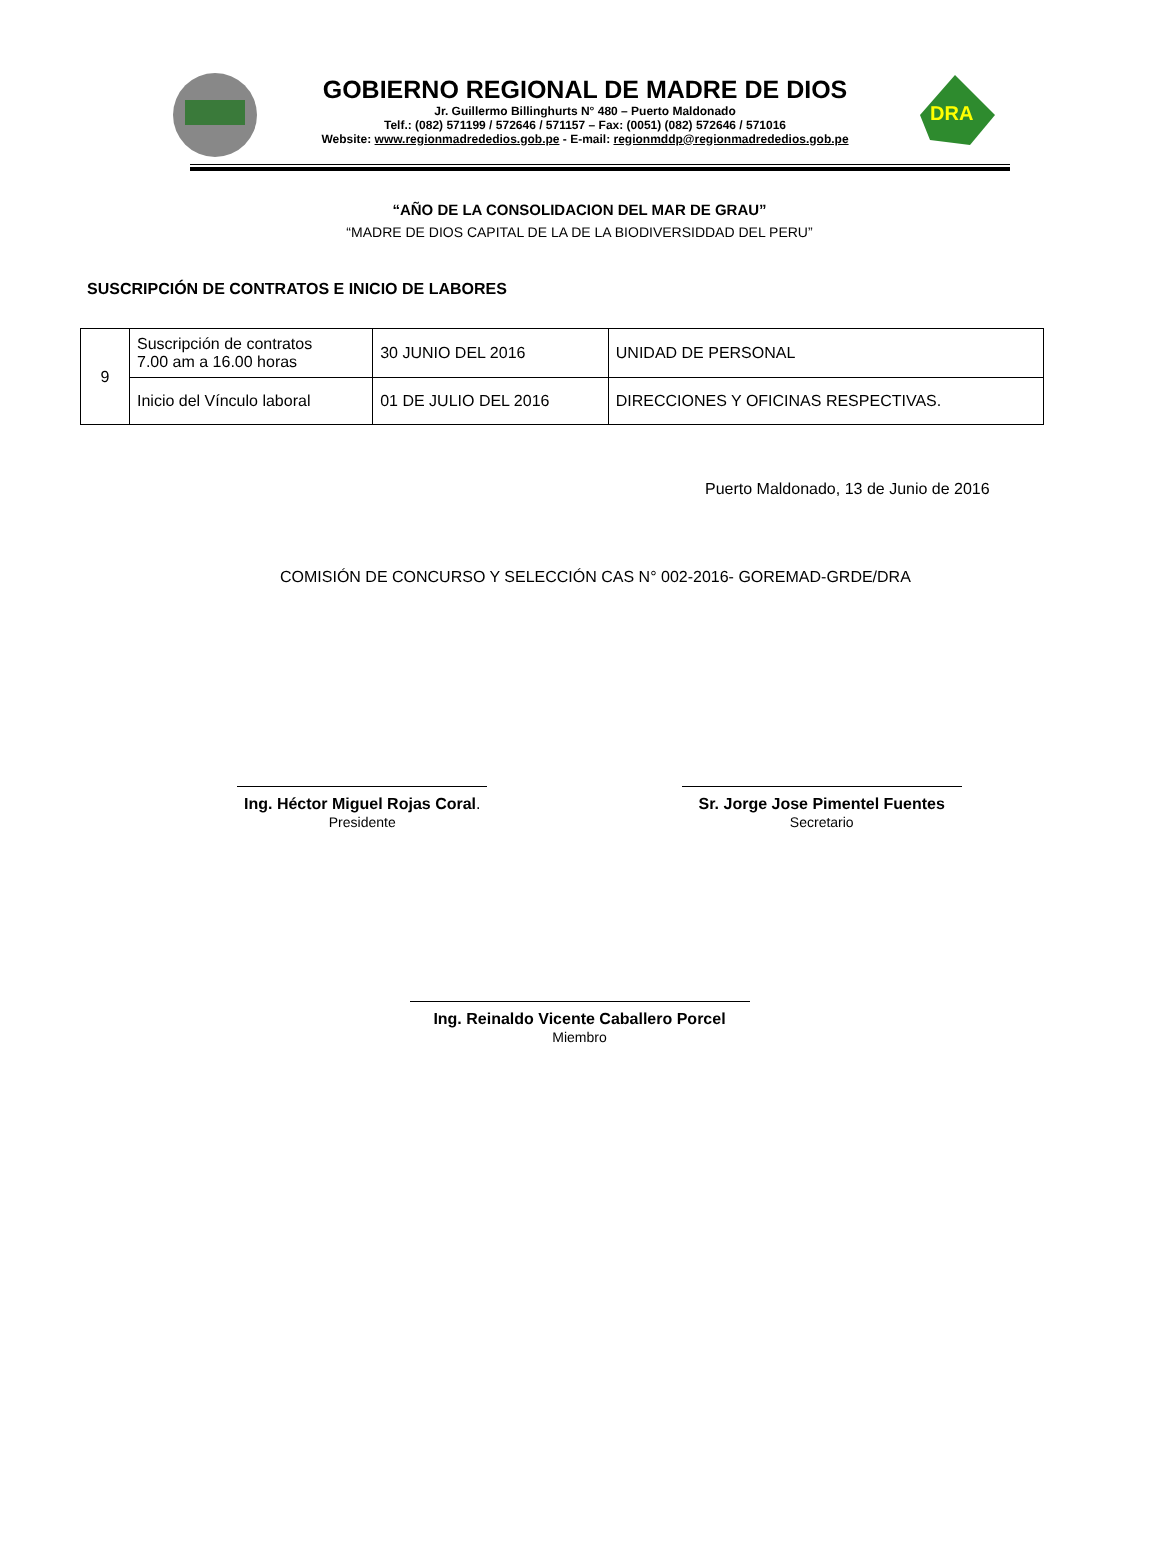GOBIERNO REGIONAL DE MADRE DE DIOS
Jr. Guillermo Billinghurts N° 480 – Puerto Maldonado
Telf.: (082) 571199 / 572646 / 571157 – Fax: (0051) (082) 572646 / 571016
Website: www.regionmadrededios.gob.pe - E-mail: regionmddp@regionmadrededios.gob.pe
DRA
“AÑO DE LA CONSOLIDACION DEL MAR DE GRAU”
“MADRE DE DIOS CAPITAL DE LA DE LA BIODIVERSIDDAD DEL PERU”
SUSCRIPCIÓN DE CONTRATOS E INICIO DE LABORES
| 9 | Suscripción de contratos 7.00 am a 16.00 horas | 30 JUNIO DEL 2016 | UNIDAD DE PERSONAL |
| | Inicio del Vínculo laboral | 01 DE JULIO DEL 2016 | DIRECCIONES Y OFICINAS RESPECTIVAS. |
Puerto Maldonado, 13 de Junio de 2016
COMISIÓN DE CONCURSO Y SELECCIÓN CAS N° 002-2016- GOREMAD-GRDE/DRA
Ing. Héctor Miguel Rojas Coral.
Presidente
Sr. Jorge Jose Pimentel Fuentes
Secretario
Ing. Reinaldo Vicente Caballero Porcel
Miembro